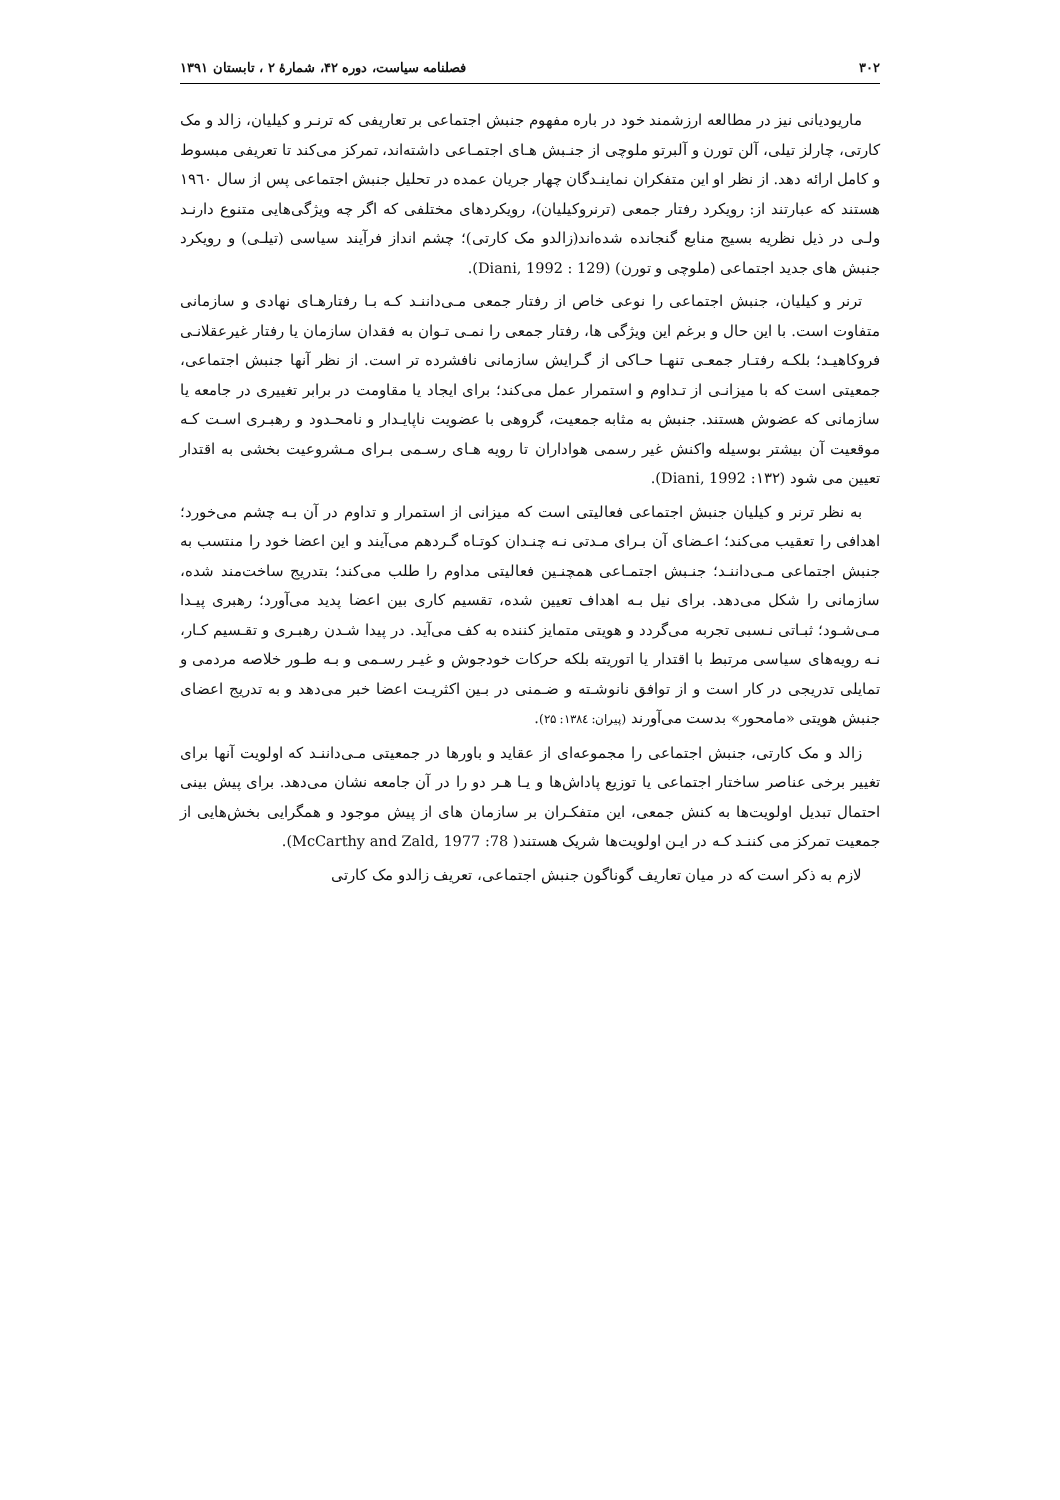۳۰۲ فصلنامه سیاست، دوره ۴۲، شمارهٔ ۲ ، تابستان ۱۳۹۱
ماریودیانی نیز در مطالعه ارزشمند خود در باره مفهوم جنبش اجتماعی بر تعاریفی که ترنـر و کیلیان، زالد و مک کارتی، چارلز تیلی، آلن تورن و آلبرتو ملوچی از جنـبش هـای اجتمـاعی داشته‌اند، تمرکز می‌کند تا تعریفی مبسوط و کامل ارائه دهد. از نظر او این متفکران نماینـدگان چهار جریان عمده در تحلیل جنبش اجتماعی پس از سال ۱۹٦۰ هستند که عبارتند از: رویکرد رفتار جمعی (ترنروکیلیان)، رویکردهای مختلفی که اگر چه ویژگی‌هایی متنوع دارنـد ولـی در ذیل نظریه بسیج منابع گنجانده شده‌اند(زالدو مک کارتی)؛ چشم انداز فرآیند سیاسی (تیلـی) و رویکرد جنبش های جدید اجتماعی (ملوچی و تورن) (Diani, 1992 : 129).
ترنر و کیلیان، جنبش اجتماعی را نوعی خاص از رفتار جمعی مـی‌داننـد کـه بـا رفتارهـای نهادی و سازمانی متفاوت است. با این حال و برغم این ویژگی ها، رفتار جمعی را نمـی تـوان به فقدان سازمان یا رفتار غیرعقلانـی فروکاهیـد؛ بلکـه رفتـار جمعـی تنهـا حـاکی از گـرایش سازمانی نافشرده تر است. از نظر آنها جنبش اجتماعی، جمعیتی است که با میزانـی از تـداوم و استمرار عمل می‌کند؛ برای ایجاد یا مقاومت در برابر تغییری در جامعه یا سازمانی که عضوش هستند. جنبش به مثابه جمعیت، گروهی با عضویت ناپایـدار و نامحـدود و رهبـری اسـت کـه موقعیت آن بیشتر بوسیله واکنش غیر رسمی هواداران تا رویه هـای رسـمی بـرای مـشروعیت بخشی به اقتدار تعیین می شود (Diani, 1992 :۱۳۲).
به نظر ترنر و کیلیان جنبش اجتماعی فعالیتی است که میزانی از استمرار و تداوم در آن بـه چشم می‌خورد؛ اهدافی را تعقیب می‌کند؛ اعـضای آن بـرای مـدتی نـه چنـدان کوتـاه گـردهم می‌آیند و این اعضا خود را منتسب به جنبش اجتماعی مـی‌داننـد؛ جنـبش اجتمـاعی همچنـین فعالیتی مداوم را طلب می‌کند؛ بتدریج ساخت‌مند شده، سازمانی را شکل می‌دهد. برای نیل بـه اهداف تعیین شده، تقسیم کاری بین اعضا پدید می‌آورد؛ رهبری پیـدا مـی‌شـود؛ ثبـاتی نـسبی تجربه می‌گردد و هویتی متمایز کننده به کف می‌آید. در پیدا شـدن رهبـری و تقـسیم کـار، نـه رویه‌های سیاسی مرتبط با اقتدار یا اتوریته بلکه حرکات خودجوش و غیـر رسـمی و بـه طـور خلاصه مردمی و تمایلی تدریجی در کار است و از توافق نانوشـته و ضـمنی در بـین اکثریـت اعضا خبر می‌دهد و به تدریج اعضای جنبش هویتی «مامحور» بدست می‌آورند (پیران: ۱۳۸٤: ۲۵).
زالد و مک کارتی، جنبش اجتماعی را مجموعه‌ای از عقاید و باورها در جمعیتی مـی‌داننـد که اولویت آنها برای تغییر برخی عناصر ساختار اجتماعی یا توزیع پاداش‌ها و یـا هـر دو را در آن جامعه نشان می‌دهد. برای پیش بینی احتمال تبدیل اولویت‌ها به کنش جمعی، این متفکـران بر سازمان های از پیش موجود و همگرایی بخش‌هایی از جمعیت تمرکز می کننـد کـه در ایـن اولویت‌ها شریک هستند( McCarthy and Zald, 1977 :78).
لازم به ذکر است که در میان تعاریف گوناگون جنبش اجتماعی، تعریف زالدو مک کارتی